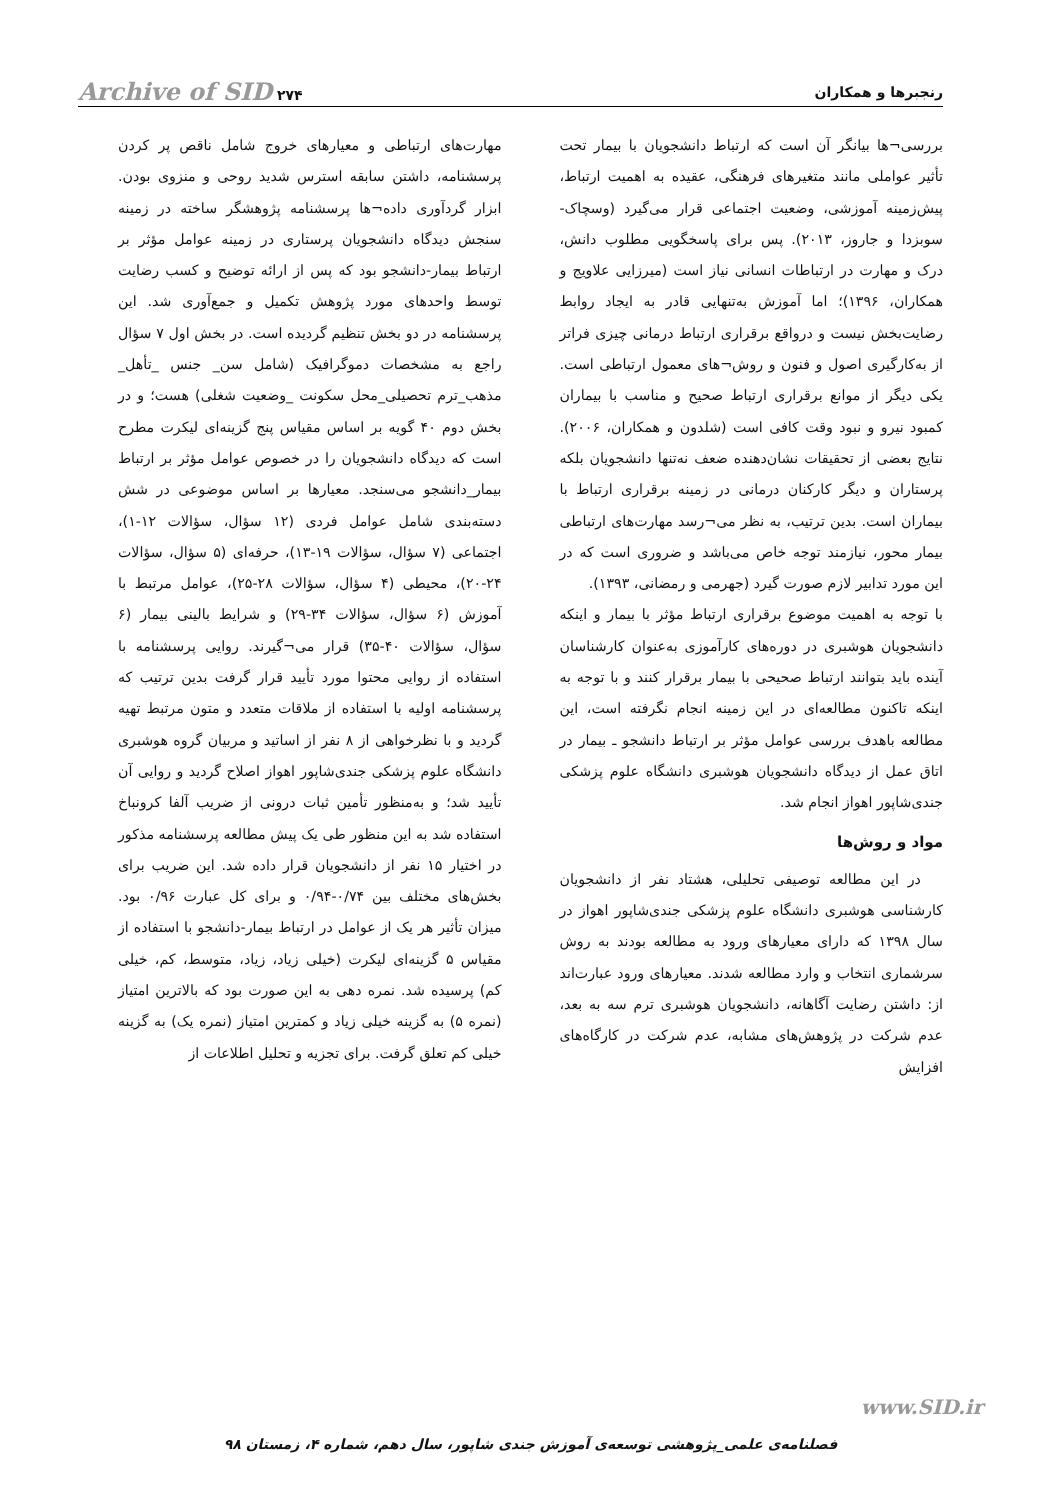رنجبرها و همکاران
Archive of SID ۲۷۴
بررسی¬ها بیانگر آن است که ارتباط دانشجویان با بیمار تحت تأثیر عواملی مانند متغیرهای فرهنگی، عقیده به اهمیت ارتباط، پیش‌زمینه آموزشی، وضعیت اجتماعی قرار می‌گیرد (وسچاک-سوبزدا و جاروز، ۲۰۱۳). پس برای پاسخگویی مطلوب دانش، درک و مهارت در ارتباطات انسانی نیاز است (میرزایی علاویج و همکاران، ۱۳۹۶)؛ اما آموزش به‌تنهایی قادر به ایجاد روابط رضایت‌بخش نیست و درواقع برقراری ارتباط درمانی چیزی فراتر از به‌کارگیری اصول و فنون و روش¬های معمول ارتباطی است. یکی دیگر از موانع برقراری ارتباط صحیح و مناسب با بیماران کمبود نیرو و نبود وقت کافی است (شلدون و همکاران، ۲۰۰۶). نتایج بعضی از تحقیقات نشان‌دهنده ضعف نه‌تنها دانشجویان بلکه پرستاران و دیگر کارکنان درمانی در زمینه برقراری ارتباط با بیماران است. بدین ترتیب، به نظر می¬رسد مهارت‌های ارتباطی بیمار محور، نیازمند توجه خاص می‌باشد و ضروری است که در این مورد تدابیر لازم صورت گیرد (جهرمی و رمضانی، ۱۳۹۳).
با توجه به اهمیت موضوع برقراری ارتباط مؤثر با بیمار و اینکه دانشجویان هوشبری در دوره‌های کارآموزی به‌عنوان کارشناسان آینده باید بتوانند ارتباط صحیحی با بیمار برقرار کنند و با توجه به اینکه تاکنون مطالعه‌ای در این زمینه انجام نگرفته است، این مطالعه باهدف بررسی عوامل مؤثر بر ارتباط دانشجو ـ بیمار در اتاق عمل از دیدگاه دانشجویان هوشبری دانشگاه علوم پزشکی جندی‌شاپور اهواز انجام شد.
مواد و روش‌ها
در این مطالعه توصیفی تحلیلی، هشتاد نفر از دانشجویان کارشناسی هوشبری دانشگاه علوم پزشکی جندی‌شاپور اهواز در سال ۱۳۹۸ که دارای معیارهای ورود به مطالعه بودند به روش سرشماری انتخاب و وارد مطالعه شدند. معیارهای ورود عبارت‌اند از: داشتن رضایت آگاهانه، دانشجویان هوشبری ترم سه به بعد، عدم شرکت در پژوهش‌های مشابه، عدم شرکت در کارگاه‌های افزایش
مهارت‌های ارتباطی و معیارهای خروج شامل ناقص پر کردن پرسشنامه، داشتن سابقه استرس شدید روحی و منزوی بودن. ابزار گردآوری داده¬ها پرسشنامه پژوهشگر ساخته در زمینه سنجش دیدگاه دانشجویان پرستاری در زمینه عوامل مؤثر بر ارتباط بیمار-دانشجو بود که پس از ارائه توضیح و کسب رضایت توسط واحدهای مورد پژوهش تکمیل و جمع‌آوری شد. این پرسشنامه در دو بخش تنظیم گردیده است. در بخش اول ۷ سؤال راجع به مشخصات دموگرافیک (شامل سن_ جنس _تأهل_ مذهب_ترم تحصیلی_محل سکونت _وضعیت شغلی) هست؛ و در بخش دوم ۴۰ گویه بر اساس مقیاس پنج گزینه‌ای لیکرت مطرح است که دیدگاه دانشجویان را در خصوص عوامل مؤثر بر ارتباط بیمار_دانشجو می‌سنجد. معیارها بر اساس موضوعی در شش دسته‌بندی شامل عوامل فردی (۱۲ سؤال، سؤالات ۱۲-۱)، اجتماعی (۷ سؤال، سؤالات ۱۹-۱۳)، حرفه‌ای (۵ سؤال، سؤالات ۲۴-۲۰)، محیطی (۴ سؤال، سؤالات ۲۸-۲۵)، عوامل مرتبط با آموزش (۶ سؤال، سؤالات ۳۴-۲۹) و شرایط بالینی بیمار (۶ سؤال، سؤالات ۴۰-۳۵) قرار می¬گیرند. روایی پرسشنامه با استفاده از روایی محتوا مورد تأیید قرار گرفت بدین ترتیب که پرسشنامه اولیه با استفاده از ملاقات متعدد و متون مرتبط تهیه گردید و با نظرخواهی از ۸ نفر از اساتید و مربیان گروه هوشبری دانشگاه علوم پزشکی جندی‌شاپور اهواز اصلاح گردید و روایی آن تأیید شد؛ و به‌منظور تأمین ثبات درونی از ضریب آلفا کرونباخ استفاده شد به این منظور طی یک پیش مطالعه پرسشنامه مذکور در اختیار ۱۵ نفر از دانشجویان قرار داده شد. این ضریب برای بخش‌های مختلف بین ۰/۷۴-۰/۹۴ و برای کل عبارت ۰/۹۶ بود. میزان تأثیر هر یک از عوامل در ارتباط بیمار-دانشجو با استفاده از مقیاس ۵ گزینه‌ای لیکرت (خیلی زیاد، زیاد، متوسط، کم، خیلی کم) پرسیده شد. نمره دهی به این صورت بود که بالاترین امتیاز (نمره ۵) به گزینه خیلی زیاد و کمترین امتیاز (نمره یک) به گزینه خیلی کم تعلق گرفت. برای تجزیه و تحلیل اطلاعات از
www.SID.ir
فصلنامه‌ی علمی_پژوهشی توسعه‌ی آموزش جندی شاپور، سال دهم، شماره ۴، زمستان ۹۸